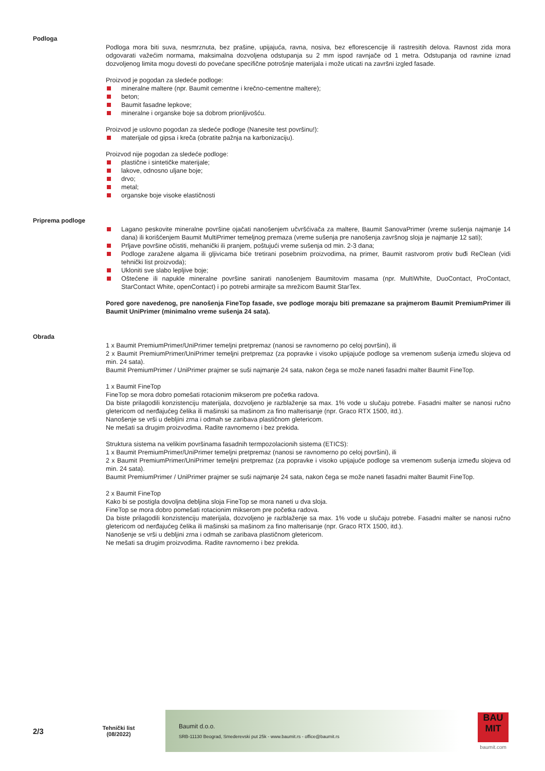Podloga
Podloga mora biti suva, nesmrznuta, bez prašine, upijajuća, ravna, nosiva, bez eflorescencije ili rastresitih delova. Ravnost zida mora odgovarati važećim normama, maksimalna dozvoljena odstupanja su 2 mm ispod ravnjače od 1 metra. Odstupanja od ravnine iznad dozvoljenog limita mogu dovesti do povećane specifične potrošnje materijala i može uticati na završni izgled fasade.
Proizvod je pogodan za sledeće podloge:
mineralne maltere (npr. Baumit cementne i krečno-cementne maltere);
beton;
Baumit fasadne lepkove;
mineralne i organske boje sa dobrom prionljivošću.
Proizvod je uslovno pogodan za sledeće podloge (Nanesite test površinu!):
materijale od gipsa i kreča (obratite pažnja na karbonizaciju).
Proizvod nije pogodan za sledeće podloge:
plastične i sintetičke materijale;
lakove, odnosno uljane boje;
drvo;
metal;
organske boje visoke elastičnosti
Priprema podloge
Lagano peskovite mineralne površine ojačati nanošenjem učvršćivača za maltere, Baumit SanovaPrimer (vreme sušenja najmanje 14 dana) ili korišćenjem Baumit MultiPrimer temeljnog premaza (vreme sušenja pre nanošenja završnog sloja je najmanje 12 sati);
Prljave površine očistiti, mehanički ili pranjem, poštujući vreme sušenja od min. 2-3 dana;
Podloge zaražene algama ili gljivicama biće tretirani posebnim proizvodima, na primer, Baumit rastvorom protiv buđi ReClean (vidi tehnički list proizvoda);
Ukloniti sve slabo lepljive boje;
Oštećene ili napukle mineralne površine sanirati nanošenjem Baumitovim masama (npr. MultiWhite, DuoContact, ProContact, StarContact White, openContact) i po potrebi armirajte sa mrežicom Baumit StarTex.
Pored gore navedenog, pre nanošenja FineTop fasade, sve podloge moraju biti premazane sa prajmerom Baumit PremiumPrimer ili Baumit UniPrimer (minimalno vreme sušenja 24 sata).
Obrada
1 x Baumit PremiumPrimer/UniPrimer temeljni pretpremaz (nanosi se ravnomerno po celoj površini), ili
2 x Baumit PremiumPrimer/UniPrimer temeljni pretpremaz (za popravke i visoko upijajuće podloge sa vremenom sušenja između slojeva od min. 24 sata).
Baumit PremiumPrimer / UniPrimer prajmer se suši najmanje 24 sata, nakon čega se može naneti fasadni malter Baumit FineTop.
1 x Baumit FineTop
FineTop se mora dobro pomešati rotacionim mikserom pre početka radova.
Da biste prilagodili konzistenciju materijala, dozvoljeno je razblaženje sa max. 1% vode u slučaju potrebe. Fasadni malter se nanosi ručno gletericom od nerđajućeg čelika ili mašinski sa mašinom za fino malterisanje (npr. Graco RTX 1500, itd.).
Nanošenje se vrši u debljini zrna i odmah se zaribava plastičnom gletericom.
Ne mešati sa drugim proizvodima. Radite ravnomerno i bez prekida.
Struktura sistema na velikim površinama fasadnih termpozolacionih sistema (ETICS):
1 x Baumit PremiumPrimer/UniPrimer temeljni pretpremaz (nanosi se ravnomerno po celoj površini), ili
2 x Baumit PremiumPrimer/UniPrimer temeljni pretpremaz (za popravke i visoko upijajuće podloge sa vremenom sušenja između slojeva od min. 24 sata).
Baumit PremiumPrimer / UniPrimer prajmer se suši najmanje 24 sata, nakon čega se može naneti fasadni malter Baumit FineTop.
2 x Baumit FineTop
Kako bi se postigla dovoljna debljina sloja FineTop se mora naneti u dva sloja.
FineTop se mora dobro pomešati rotacionim mikserom pre početka radova.
Da biste prilagodili konzistenciju materijala, dozvoljeno je razblaženje sa max. 1% vode u slučaju potrebe. Fasadni malter se nanosi ručno gletericom od nerđajućeg čelika ili mašinski sa mašinom za fino malterisanje (npr. Graco RTX 1500, itd.).
Nanošenje se vrši u debljini zrna i odmah se zaribava plastičnom gletericom.
Ne mešati sa drugim proizvodima. Radite ravnomerno i bez prekida.
2/3
Tehnički list
(08/2022)
Baumit d.o.o.
SRB-11130 Beograd, Smederevski put 25k - www.baumit.rs - office@baumit.rs
BAU
MIT
baumit.com